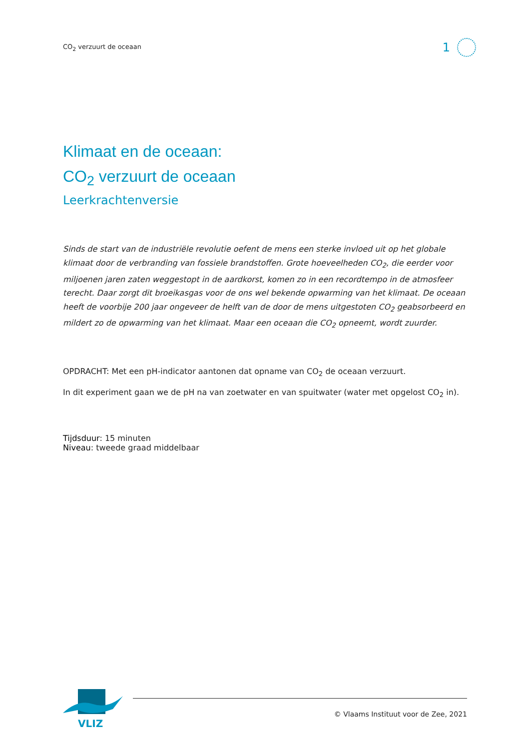CO<sub>2</sub> verzuurt de oceaan 1
Klimaat en de oceaan:
CO<sub>2</sub> verzuurt de oceaan
Leerkrachtenversie
Sinds de start van de industriële revolutie oefent de mens een sterke invloed uit op het globale klimaat door de verbranding van fossiele brandstoffen. Grote hoeveelheden CO<sub>2</sub>, die eerder voor miljoenen jaren zaten weggestopt in de aardkorst, komen zo in een recordtempo in de atmosfeer terecht. Daar zorgt dit broeikasgas voor de ons wel bekende opwarming van het klimaat. De oceaan heeft de voorbije 200 jaar ongeveer de helft van de door de mens uitgestoten CO<sub>2</sub> geabsorbeerd en mildert zo de opwarming van het klimaat. Maar een oceaan die CO<sub>2</sub> opneemt, wordt zuurder.
OPDRACHT: Met een pH-indicator aantonen dat opname van CO<sub>2</sub> de oceaan verzuurt.
In dit experiment gaan we de pH na van zoetwater en van spuitwater (water met opgelost CO<sub>2</sub> in).
Tijdsduur: 15 minuten
Niveau: tweede graad middelbaar
VLIZ
© Vlaams Instituut voor de Zee, 2021